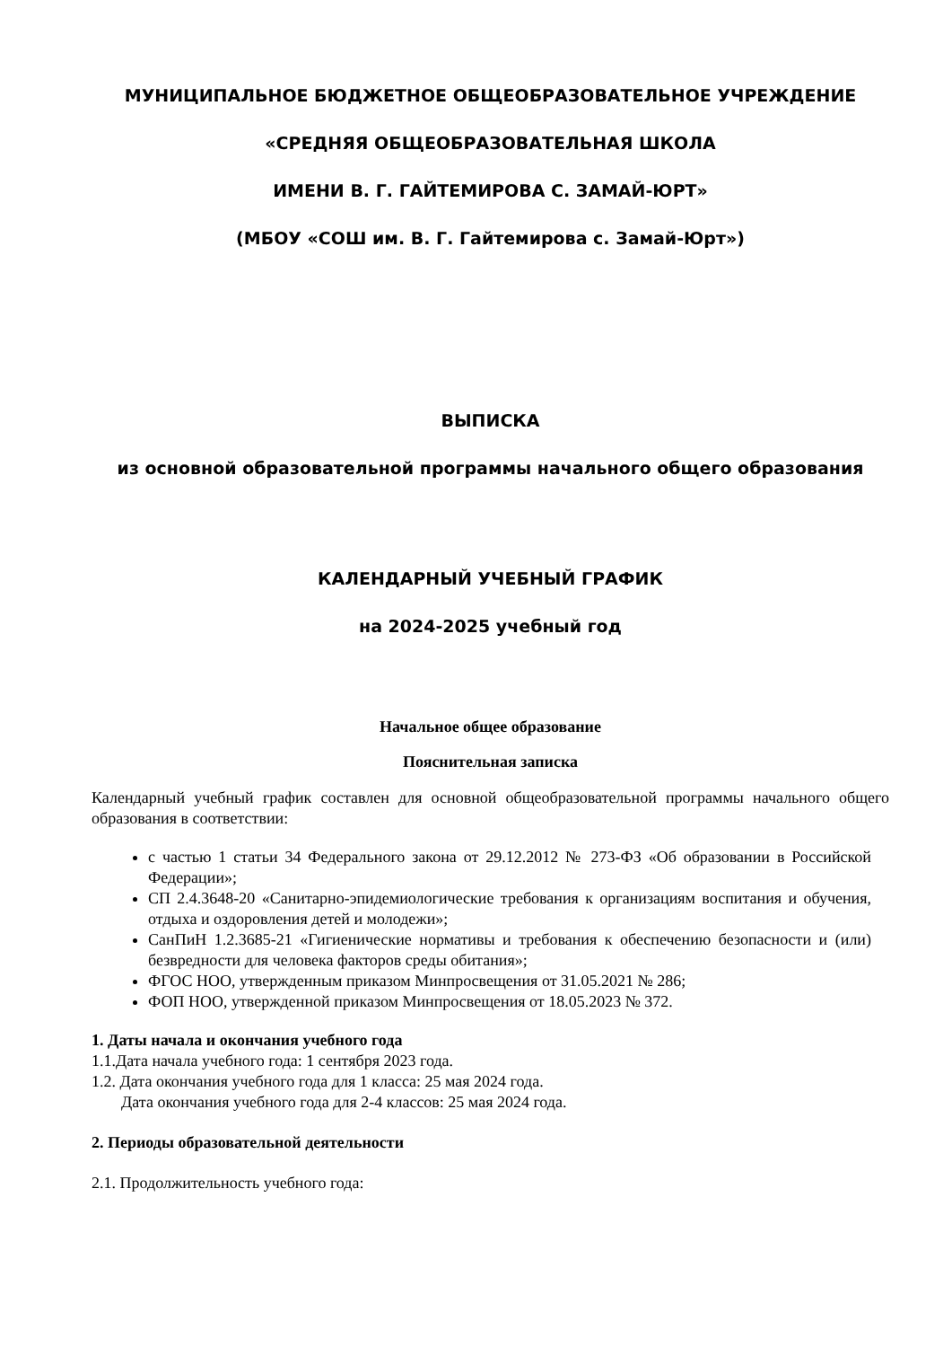МУНИЦИПАЛЬНОЕ БЮДЖЕТНОЕ ОБЩЕОБРАЗОВАТЕЛЬНОЕ УЧРЕЖДЕНИЕ
«СРЕДНЯЯ ОБЩЕОБРАЗОВАТЕЛЬНАЯ ШКОЛА
ИМЕНИ В. Г. ГАЙТЕМИРОВА С. ЗАМАЙ-ЮРТ»
(МБОУ «СОШ им. В. Г. Гайтемирова с. Замай-Юрт»)
ВЫПИСКА
из основной образовательной программы начального общего образования
КАЛЕНДАРНЫЙ УЧЕБНЫЙ ГРАФИК
на 2024-2025 учебный год
Начальное общее образование
Пояснительная записка
Календарный учебный график составлен для основной общеобразовательной программы начального общего образования в соответствии:
с частью 1 статьи 34 Федерального закона от 29.12.2012 № 273-ФЗ «Об образовании в Российской Федерации»;
СП 2.4.3648-20 «Санитарно-эпидемиологические требования к организациям воспитания и обучения, отдыха и оздоровления детей и молодежи»;
СанПиН 1.2.3685-21 «Гигиенические нормативы и требования к обеспечению безопасности и (или) безвредности для человека факторов среды обитания»;
ФГОС НОО, утвержденным приказом Минпросвещения от 31.05.2021 № 286;
ФОП НОО, утвержденной приказом Минпросвещения от 18.05.2023 № 372.
1. Даты начала и окончания учебного года
1.1.Дата начала учебного года: 1 сентября 2023 года.
1.2. Дата окончания учебного года для 1 класса: 25 мая 2024 года.
Дата окончания учебного года для 2-4 классов: 25 мая 2024 года.
2. Периоды образовательной деятельности
2.1. Продолжительность учебного года: